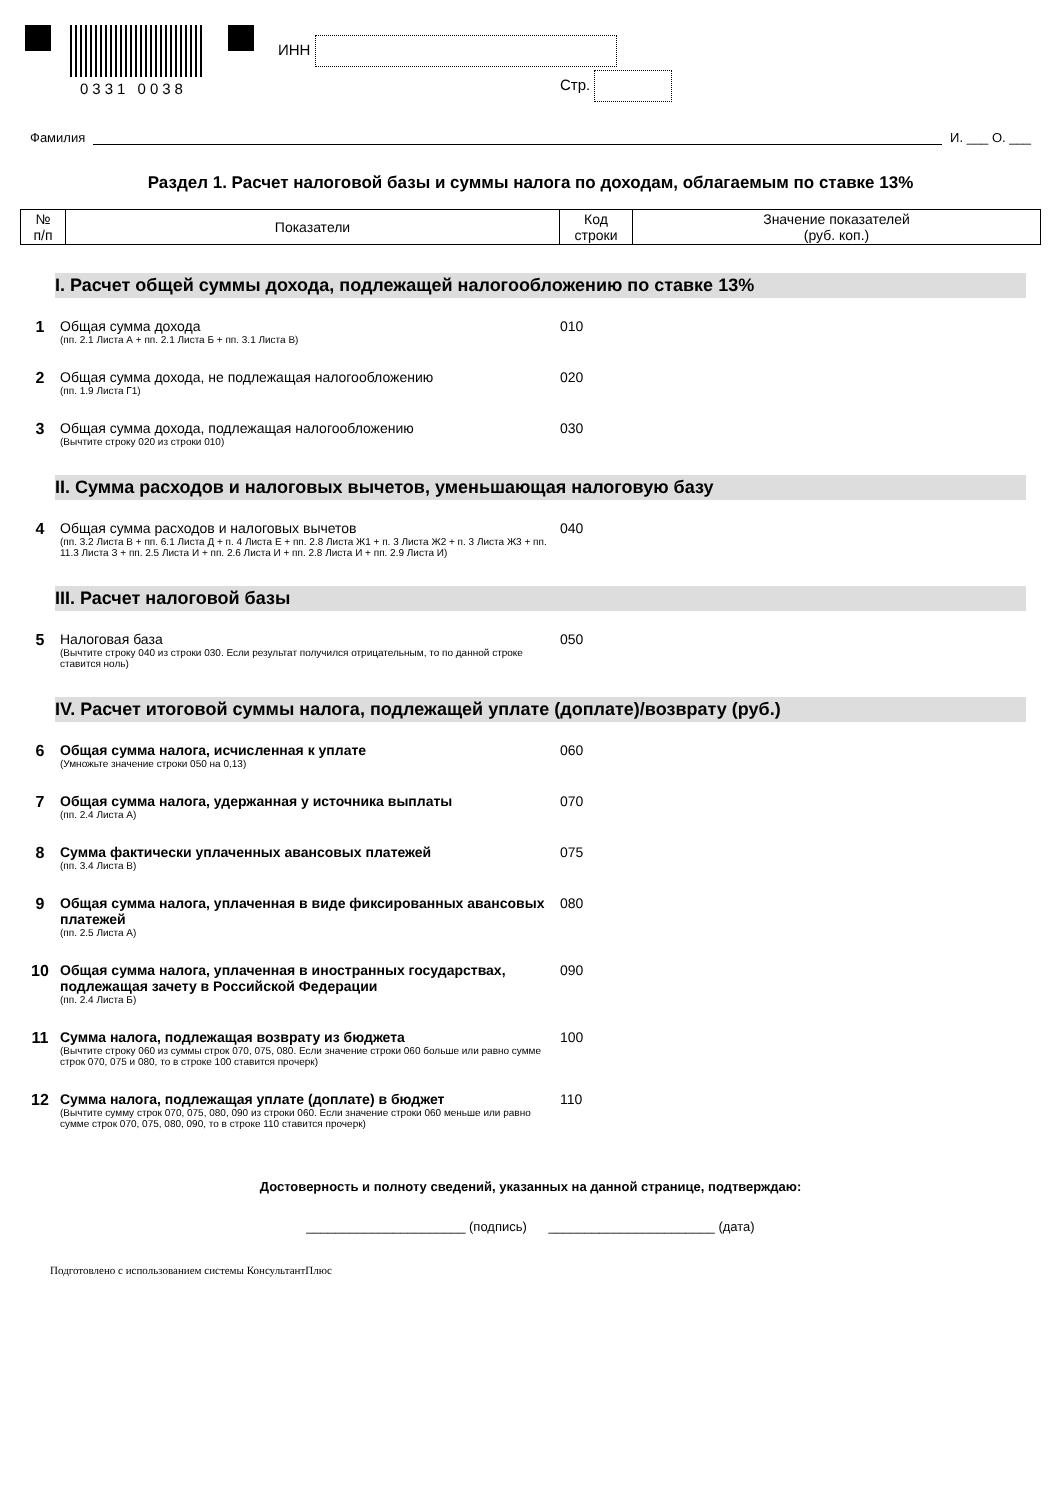0331 0038
ИНН
Стр.
Фамилия И. ___ О. ___
Раздел 1. Расчет налоговой базы и суммы налога по доходам, облагаемым по ставке 13%
| № п/п | Показатели | Код строки | Значение показателей (руб. коп.) |
| --- | --- | --- | --- |
I. Расчет общей суммы дохода, подлежащей налогообложению по ставке 13%
1 Общая сумма дохода
(пп. 2.1 Листа А + пп. 2.1 Листа Б + пп. 3.1 Листа В)
010
2 Общая сумма дохода, не подлежащая налогообложению
(пп. 1.9 Листа Г1)
020
3 Общая сумма дохода, подлежащая налогообложению
(Вычтите строку 020 из строки 010)
030
II. Сумма расходов и налоговых вычетов, уменьшающая налоговую базу
4 Общая сумма расходов и налоговых вычетов
(пп. 3.2 Листа В + пп. 6.1 Листа Д + п. 4 Листа Е + пп. 2.8 Листа Ж1 + п. 3 Листа Ж2 + п. 3 Листа Ж3 + пп. 11.3 Листа З + пп. 2.5 Листа И + пп. 2.6 Листа И + пп. 2.8 Листа И + пп. 2.9 Листа И)
040
III. Расчет налоговой базы
5 Налоговая база
(Вычтите строку 040 из строки 030. Если результат получился отрицательным, то по данной строке ставится ноль)
050
IV. Расчет итоговой суммы налога, подлежащей уплате (доплате)/возврату (руб.)
6 Общая сумма налога, исчисленная к уплате
(Умножьте значение строки 050 на 0,13)
060
7 Общая сумма налога, удержанная у источника выплаты
(пп. 2.4 Листа А)
070
8 Сумма фактически уплаченных авансовых платежей
(пп. 3.4 Листа В)
075
9 Общая сумма налога, уплаченная в виде фиксированных авансовых платежей
(пп. 2.5 Листа А)
080
10 Общая сумма налога, уплаченная в иностранных государствах, подлежащая зачету в Российской Федерации
(пп. 2.4 Листа Б)
090
11 Сумма налога, подлежащая возврату из бюджета
(Вычтите строку 060 из суммы строк 070, 075, 080. Если значение строки 060 больше или равно сумме строк 070, 075 и 080, то в строке 100 ставится прочерк)
100
12 Сумма налога, подлежащая уплате (доплате) в бюджет
(Вычтите сумму строк 070, 075, 080, 090 из строки 060. Если значение строки 060 меньше или равно сумме строк 070, 075, 080, 090, то в строке 110 ставится прочерк)
110
Достоверность и полноту сведений, указанных на данной странице, подтверждаю:
______________________ (подпись) _______________________ (дата)
Подготовлено с использованием системы КонсультантПлюс